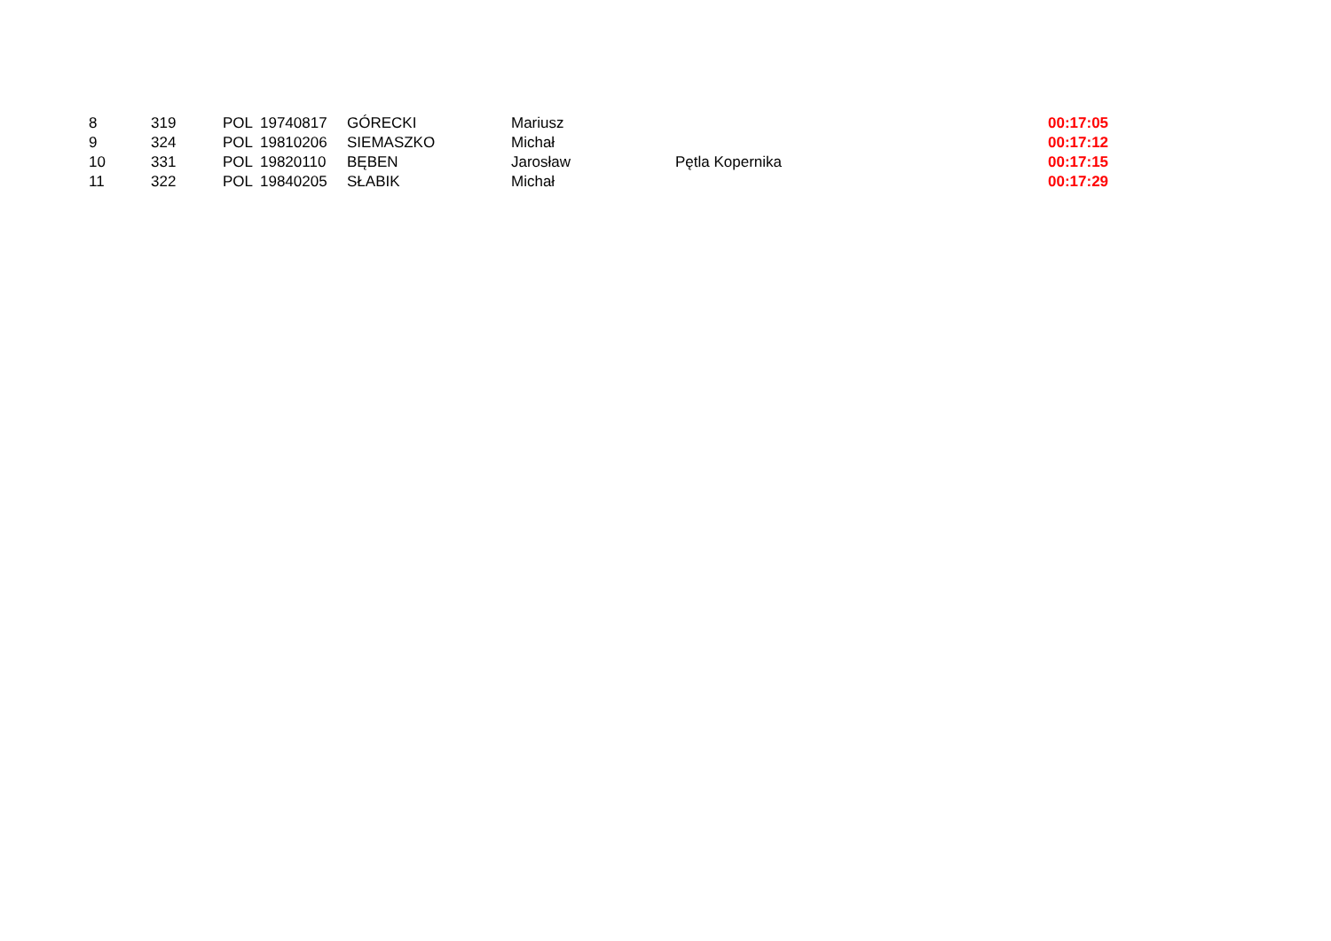| 8 | 319 | POL | 19740817 | GÓRECKI | Mariusz | | 00:17:05 |
| 9 | 324 | POL | 19810206 | SIEMASZKO | Michał | | 00:17:12 |
| 10 | 331 | POL | 19820110 | BĘBEN | Jarosław | Pętla Kopernika | 00:17:15 |
| 11 | 322 | POL | 19840205 | SŁABIK | Michał | | 00:17:29 |